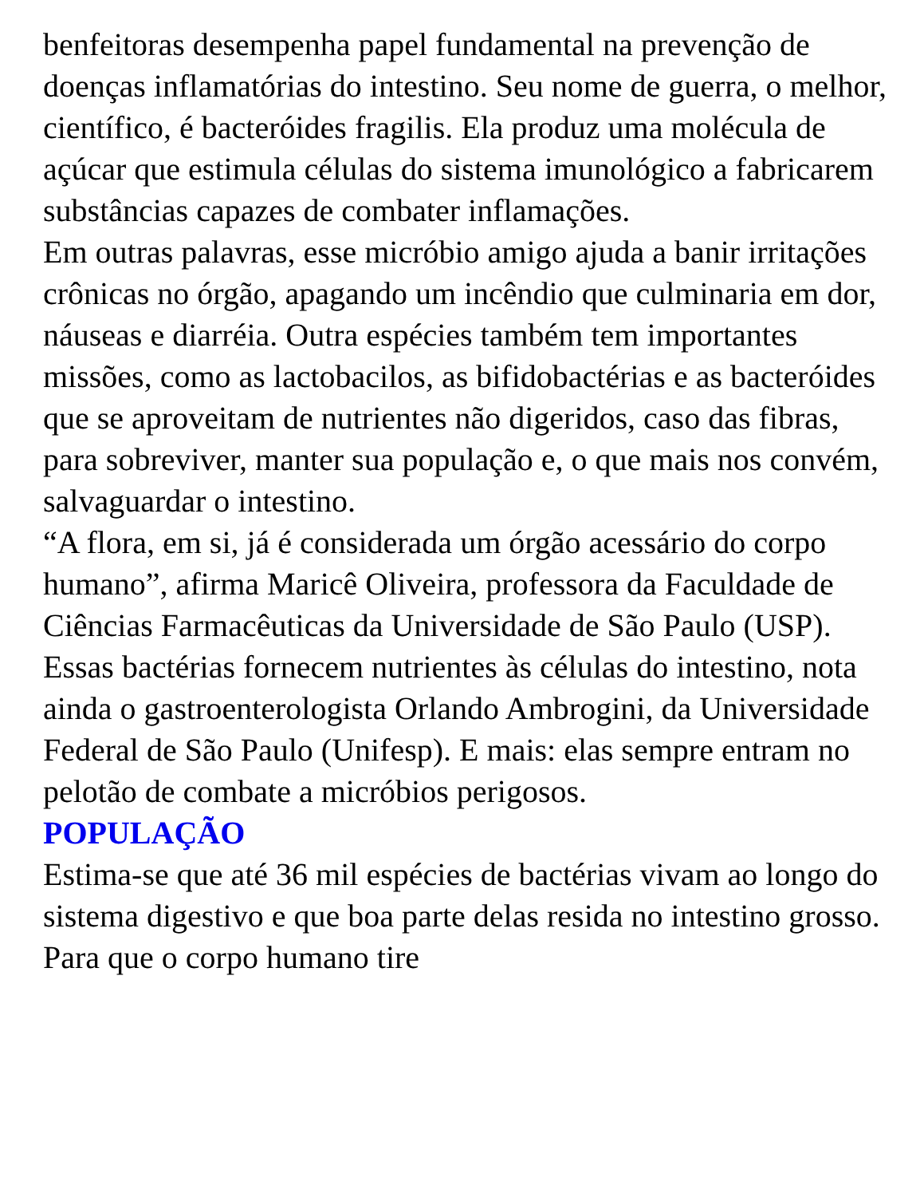benfeitoras desempenha papel fundamental na prevenção de doenças inflamatórias do intestino. Seu nome de guerra, o melhor, científico, é bacteróides fragilis. Ela produz uma molécula de açúcar que estimula células do sistema imunológico a fabricarem substâncias capazes de combater inflamações.
Em outras palavras, esse micróbio amigo ajuda a banir irritações crônicas no órgão, apagando um incêndio que culminaria em dor, náuseas e diarréia. Outra espécies também tem importantes missões, como as lactobacilos, as bifidobactérias e as bacteróides que se aproveitam de nutrientes não digeridos, caso das fibras, para sobreviver, manter sua população e, o que mais nos convém, salvaguardar o intestino.
“A flora, em si, já é considerada um órgão acessário do corpo humano”, afirma Maricê Oliveira, professora da Faculdade de Ciências Farmacêuticas da Universidade de São Paulo (USP). Essas bactérias fornecem nutrientes às células do intestino, nota ainda o gastroenterologista Orlando Ambrogini, da Universidade Federal de São Paulo (Unifesp). E mais: elas sempre entram no pelotão de combate a micróbios perigosos.
POPULAÇÃO
Estima-se que até 36 mil espécies de bactérias vivam ao longo do sistema digestivo e que boa parte delas resida no intestino grosso. Para que o corpo humano tire